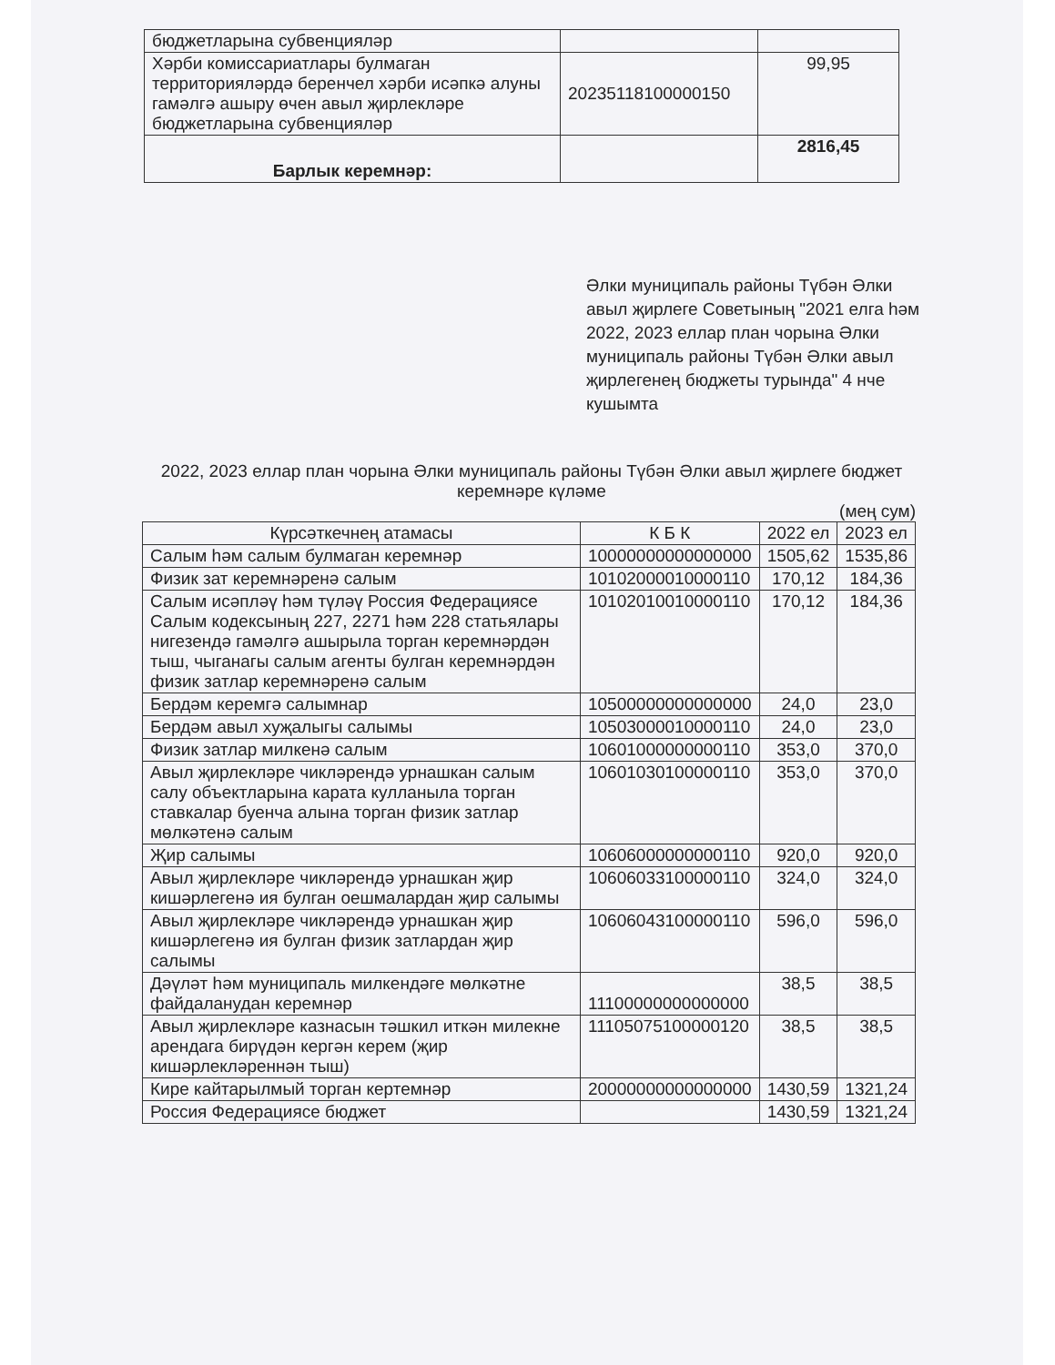| бюджетларына субвенцияләр | | |
| Хәрби комиссариатлары булмаган территорияләрдә беренчел хәрби исәпкә алуны гамәлгә ашыру өчен авыл җирлекләре бюджетларына субвенцияләр | 20235118100000150 | 99,95 |
| Барлык керемнәр: | | 2816,45 |
Әлки муниципаль районы Түбән Әлки авыл җирлеге Советының "2021 елга һәм 2022, 2023 еллар план чорына Әлки муниципаль районы Түбән Әлки авыл җирлегенең бюджеты турында" 4 нче кушымта
2022, 2023 еллар план чорына Әлки муниципаль районы Түбән Әлки авыл җирлеге бюджет керемнәре күләме
(мең сум)
| Күрсәткечнең атамасы | К Б К | 2022 ел | 2023 ел |
| --- | --- | --- | --- |
| Салым һәм салым булмаган керемнәр | 10000000000000000 | 1505,62 | 1535,86 |
| Физик зат керемнәренә салым | 10102000010000110 | 170,12 | 184,36 |
| Салым исәпләү һәм түләү Россия Федерациясе Салым кодексының 227, 2271 һәм 228 статьялары нигезендә гамәлгә ашырыла торган керемнәрдән тыш, чыганагы салым агенты булган керемнәрдән физик затлар керемнәренә салым | 10102010010000110 | 170,12 | 184,36 |
| Бердәм керемгә салымнар | 10500000000000000 | 24,0 | 23,0 |
| Бердәм авыл хуҗалыгы салымы | 10503000010000110 | 24,0 | 23,0 |
| Физик затлар милкенә салым | 10601000000000110 | 353,0 | 370,0 |
| Авыл җирлекләре чикләрендә урнашкан салым салу объектларына карата кулланыла торган ставкалар буенча алына торган физик затлар мөлкәтенә салым | 10601030100000110 | 353,0 | 370,0 |
| Җир салымы | 10606000000000110 | 920,0 | 920,0 |
| Авыл җирлекләре чикләрендә урнашкан җир кишәрлегенә ия булган оешмалардан җир салымы | 10606033100000110 | 324,0 | 324,0 |
| Авыл җирлекләре чикләрендә урнашкан җир кишәрлегенә ия булган физик затлардан җир салымы | 10606043100000110 | 596,0 | 596,0 |
| Дәүләт һәм муниципаль милкендәге мөлкәтне файдаланудан керемнәр | 11100000000000000 | 38,5 | 38,5 |
| Авыл җирлекләре казнасын тәшкил иткән милекне арендага бирүдән кергән керем (җир кишәрлекләреннән тыш) | 11105075100000120 | 38,5 | 38,5 |
| Кире кайтарылмый торган кертемнәр | 20000000000000000 | 1430,59 | 1321,24 |
| Россия Федерациясе бюджет | | 1430,59 | 1321,24 |